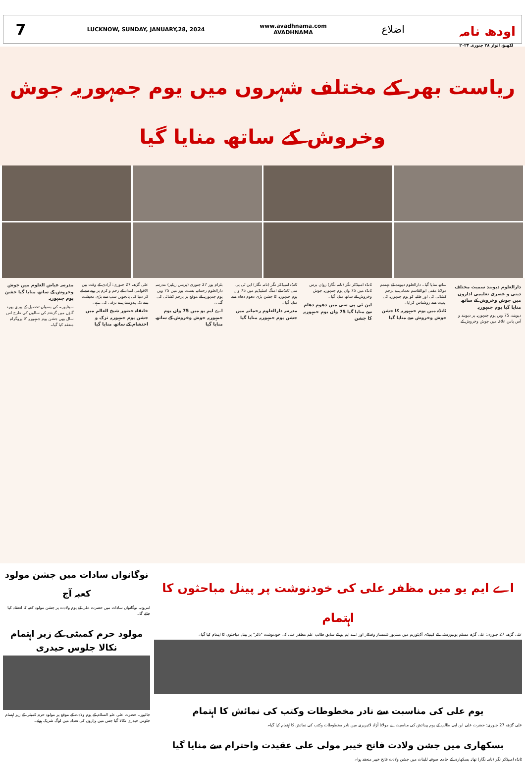7
LUCKNOW, SUNDAY, JANUARY,28, 2024
www.avadhnama.com
AVADHNAMA
اضلاع
اودھ نامہ
لکھنؤ، اتوار ۲۸ جنوری ۲۰۲۴
ریاست بھر کے مختلف شہروں میں یوم جمہوریہ جوش وخروش کے ساتھ منایا گیا
دارالعلوم دیوبند سمیت مختلف دینی و عصری تعلیمی اداروں میں جوش وخروش کے ساتھ منایا گیا یوم جمہوریہ
دیوبند، 75 ویں یوم جمہوریہ پر دیوبند و آس پاس علاقہ میں جوش وخروش کے ساتھ منایا گیا۔ دارالعلوم دیوبند کے مہتمم مولانا مفتی ابوالقاسم نعمانی نے پرچم کشائی کی اور طلبہ کو یوم جمہوریہ کی اہمیت سے روشناس کرایا۔
ٹانڈہ میں یوم جمہوریہ کا جشن جوش وخروش سے منایا گیا
ٹانڈہ امبیڈکر نگر (نامہ نگار) رواں برس ٹانڈہ میں 75 واں یوم جمہوریہ جوش وخروش کے ساتھ منایا گیا۔
این ٹی پی سی میں دھوم دھام سے منایا گیا 75 واں یوم جمہوریہ کا جشن
ٹانڈہ امبیڈکر نگر (نامہ نگار) این ٹی پی سی ٹانڈہ کے امنگ اسٹیڈیم میں 75 واں یوم جمہوریہ کا جشن بڑی دھوم دھام سے منایا گیا۔
مدرسہ دارالعلوم رحمانیہ میں جشن یوم جمہوریہ منایا گیا
بلرام پور 27 جنوری (پریس ریلیز) مدرسہ دارالعلوم رحمانیہ بسنت پور میں 75 ویں یوم جمہوریہ کے موقع پر پرچم کشائی کی گئی۔
اے ایم یو میں 75 واں یوم جمہوریہ جوش وخروش کے ساتھ منایا گیا
علی گڑھ، 27 جنوری: آزادی کے وقت بین الاقوامی امداد کے رحم و کرم پر رہنے سے لے کر دنیا کی پانچویں سب سے بڑی معیشت بننے تک ہندوستان نے ترقی کی ہے۔
خانقاہ حضور شیخ العالم میں جشن یوم جمہوریہ تزک و احتشام کے ساتھ منایا گیا
مدرسہ عیاض العلوم میں جوش وخروش کے ساتھ منایا گیا جشن یوم جمہوریہ
سیتاپور۔ کی بسواں تحصیل کے پیری پورہ گاؤں میں گزشتہ کی سالوں کی طرح اس سال بھی جشن یوم جمہوریہ کا پروگرام منعقد کیا گیا۔
اے ایم یو میں مظفر علی کی خودنوشت پر پینل مباحثوں کا اہتمام
علی گڑھ، 27 جنوری: علی گڑھ مسلم یونیورسٹی کے کینیڈی آڈیٹوریم میں مشہور فلمساز وفنکار اور اے ایم یو کے سابق طالب علم مظفر علی کی خودنوشت "ذکر" پر پینل مباحثوں کا اہتمام کیا گیا۔
یوم علی کی مناسبت سے نادر مخطوطات وکتب کی نمائش کا اہتمام
علی گڑھ، 27 جنوری: حضرت علی ابن ابی طالب کے یوم پیدائش کی مناسبت سے مولانا آزاد لائبریری میں نادر مخطوطات وکتب کی نمائش کا اہتمام کیا گیا۔
بسکھاری میں جشن ولادت فاتح خیبر مولی علی عقیدت واحترام سے منایا گیا
ٹانڈہ امبیڈکر نگر (نامہ نگار) تھانہ بسکھاری کے جامعہ صوفیہ للبنات میں جشن ولادت فاتح خیبر منعقد ہوا۔
نوگانواں سادات میں جشن مولود کعبہ آج
امروہہ، نوگانواں سادات میں حضرت علی کے یوم ولادت پر جشن مولود کعبہ کا انعقاد کیا جائے گا۔
مولود حرم کمیٹی کے زیر اہتمام نکالا جلوس حیدری
جالپور۔ حضرت علی علیہ السلام کے یوم ولادت کے موقع پر مولود حرم کمیٹی کے زیر اہتمام جلوس حیدری نکالا گیا جس میں ہزاروں کی تعداد میں لوگ شریک ہوئے۔